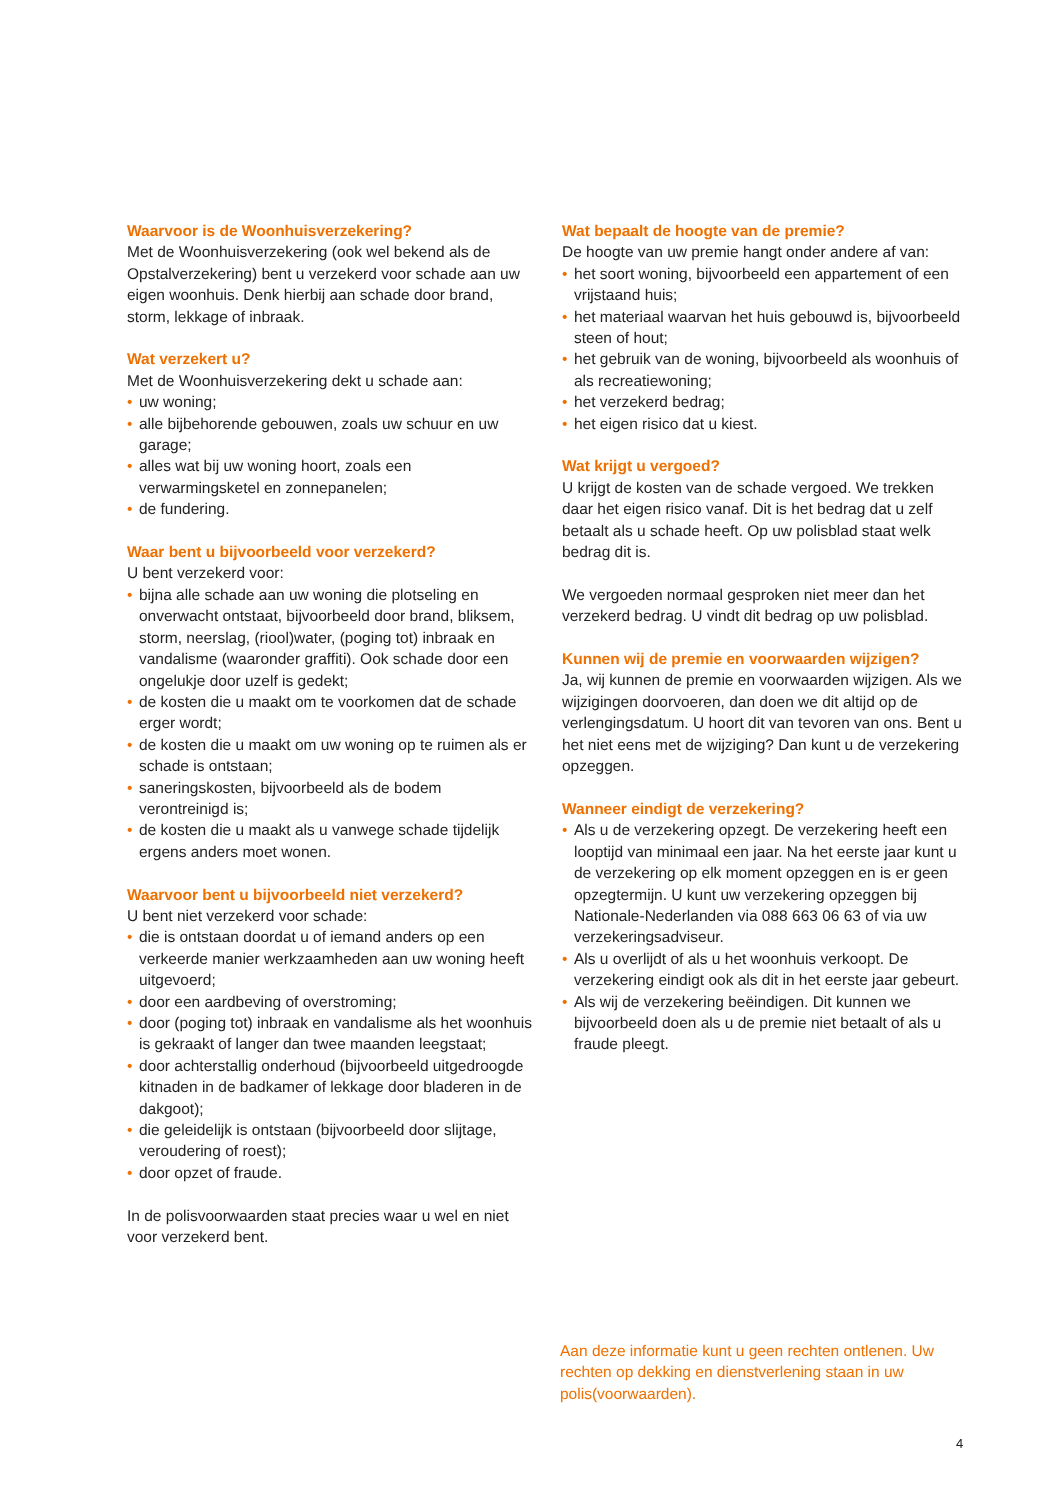Waarvoor is de Woonhuisverzekering?
Met de Woonhuisverzekering (ook wel bekend als de Opstalverzekering) bent u verzekerd voor schade aan uw eigen woonhuis. Denk hierbij aan schade door brand, storm, lekkage of inbraak.
Wat verzekert u?
Met de Woonhuisverzekering dekt u schade aan:
• uw woning;
• alle bijbehorende gebouwen, zoals uw schuur en uw garage;
• alles wat bij uw woning hoort, zoals een verwarmingsketel en zonnepanelen;
• de fundering.
Waar bent u bijvoorbeeld voor verzekerd?
U bent verzekerd voor:
• bijna alle schade aan uw woning die plotseling en onverwacht ontstaat, bijvoorbeeld door brand, bliksem, storm, neerslag, (riool)water, (poging tot) inbraak en vandalisme (waaronder graffiti). Ook schade door een ongelukje door uzelf is gedekt;
• de kosten die u maakt om te voorkomen dat de schade erger wordt;
• de kosten die u maakt om uw woning op te ruimen als er schade is ontstaan;
• saneringskosten, bijvoorbeeld als de bodem verontreinigd is;
• de kosten die u maakt als u vanwege schade tijdelijk ergens anders moet wonen.
Waarvoor bent u bijvoorbeeld niet verzekerd?
U bent niet verzekerd voor schade:
• die is ontstaan doordat u of iemand anders op een verkeerde manier werkzaamheden aan uw woning heeft uitgevoerd;
• door een aardbeving of overstroming;
• door (poging tot) inbraak en vandalisme als het woonhuis is gekraakt of langer dan twee maanden leegstaat;
• door achterstallig onderhoud (bijvoorbeeld uitgedroogde kitnaden in de badkamer of lekkage door bladeren in de dakgoot);
• die geleidelijk is ontstaan (bijvoorbeeld door slijtage, veroudering of roest);
• door opzet of fraude.
In de polisvoorwaarden staat precies waar u wel en niet voor verzekerd bent.
Wat bepaalt de hoogte van de premie?
De hoogte van uw premie hangt onder andere af van:
• het soort woning, bijvoorbeeld een appartement of een vrijstaand huis;
• het materiaal waarvan het huis gebouwd is, bijvoorbeeld steen of hout;
• het gebruik van de woning, bijvoorbeeld als woonhuis of als recreatiewoning;
• het verzekerd bedrag;
• het eigen risico dat u kiest.
Wat krijgt u vergoed?
U krijgt de kosten van de schade vergoed. We trekken daar het eigen risico vanaf. Dit is het bedrag dat u zelf betaalt als u schade heeft. Op uw polisblad staat welk bedrag dit is.
We vergoeden normaal gesproken niet meer dan het verzekerd bedrag. U vindt dit bedrag op uw polisblad.
Kunnen wij de premie en voorwaarden wijzigen?
Ja, wij kunnen de premie en voorwaarden wijzigen. Als we wijzigingen doorvoeren, dan doen we dit altijd op de verlengingsdatum. U hoort dit van tevoren van ons. Bent u het niet eens met de wijziging? Dan kunt u de verzekering opzeggen.
Wanneer eindigt de verzekering?
• Als u de verzekering opzegt. De verzekering heeft een looptijd van minimaal een jaar. Na het eerste jaar kunt u de verzekering op elk moment opzeggen en is er geen opzegtermijn. U kunt uw verzekering opzeggen bij Nationale-Nederlanden via 088 663 06 63 of via uw verzekeringsadviseur.
• Als u overlijdt of als u het woonhuis verkoopt. De verzekering eindigt ook als dit in het eerste jaar gebeurt.
• Als wij de verzekering beëindigen. Dit kunnen we bijvoorbeeld doen als u de premie niet betaalt of als u fraude pleegt.
Aan deze informatie kunt u geen rechten ontlenen. Uw rechten op dekking en dienstverlening staan in uw polis(voorwaarden).
4